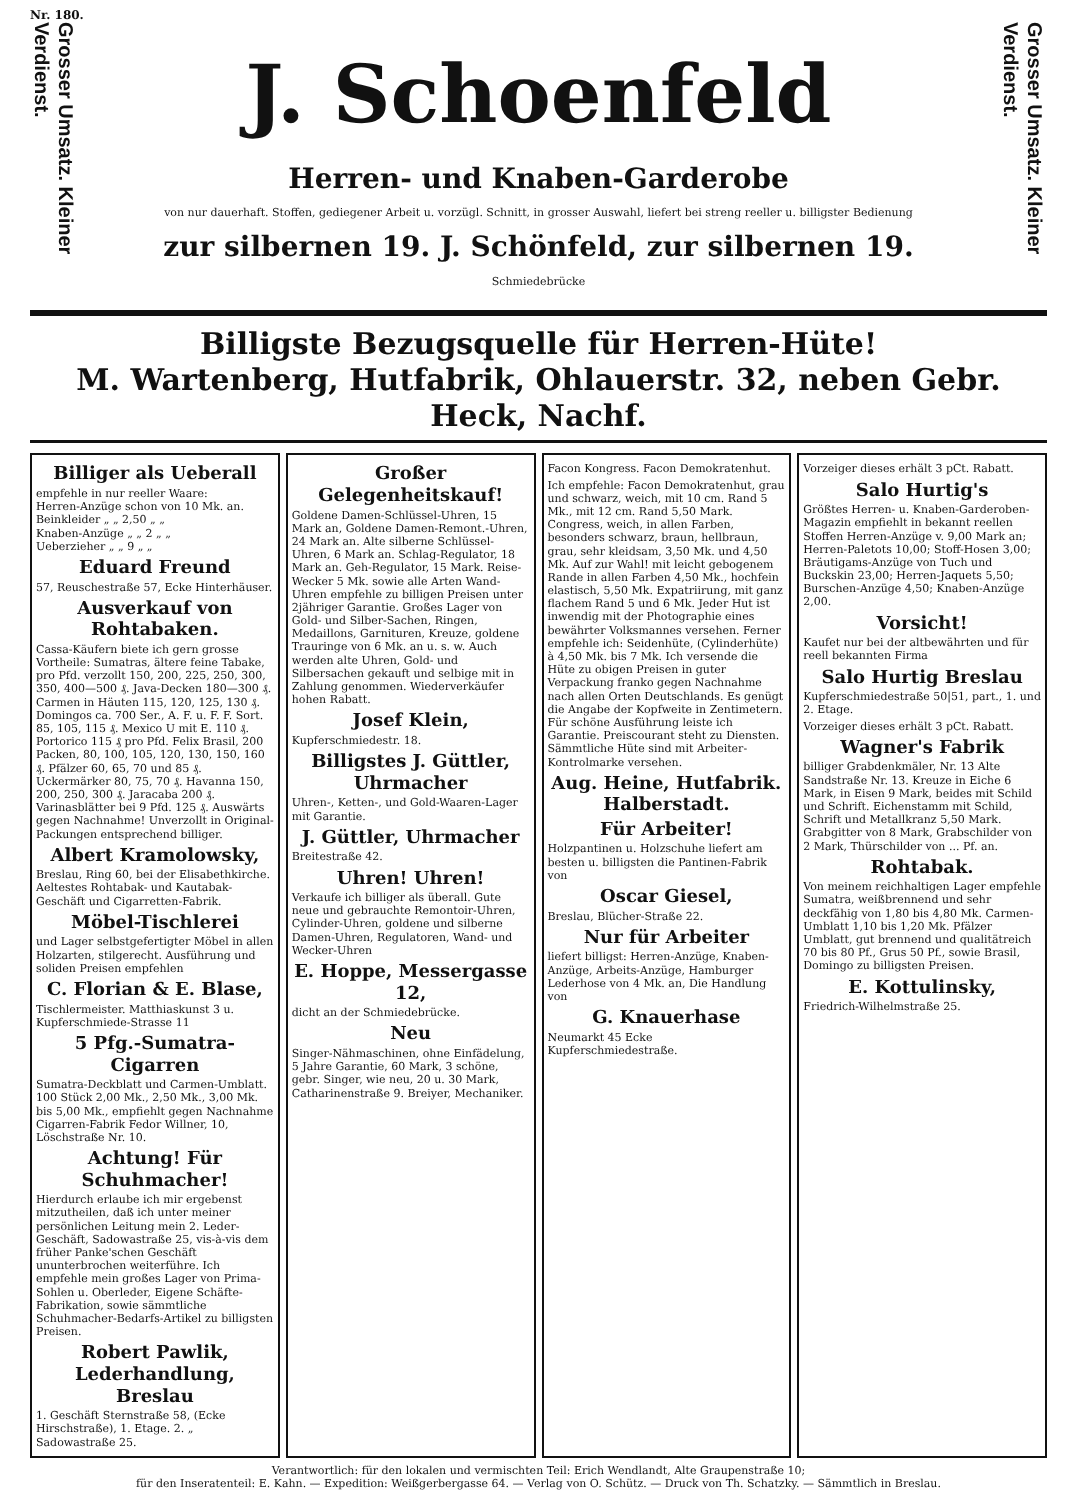Nr. 180.
Grosser Umsatz. Kleiner Verdienst.
J. Schoenfeld
Herren- und Knaben-Garderobe
von nur dauerhaft. Stoffen, gediegener Arbeit u. vorzügl. Schnitt, in grosser Auswahl, liefert bei streng reeller u. billigster Bedienung
zur silbernen 19. J. Schönfeld, zur silbernen 19.
Schmiedebrücke
Grosser Umsatz. Kleiner Verdienst.
Billigste Bezugsquelle für Herren-Hüte!
M. Wartenberg, Hutfabrik, Ohlauerstr. 32, neben Gebr. Heck, Nachf.
Billiger als Ueberall
empfehle in nur reeller Waare:
Herren-Anzüge schon von 10 Mk. an.
Beinkleider „ „ 2,50 „ „
Knaben-Anzüge „ „ 2 „ „
Ueberzieher „ „ 9 „ „
Eduard Freund
57, Reuschestraße 57, Ecke Hinterhäuser.
Ausverkauf von Rohtabaken.
Cassa-Käufern biete ich gern grosse Vortheile: Sumatras, ältere feine Tabake, pro Pfd. verzollt 150, 200, 225, 250, 300, 350, 400—500 ₰. Java-Decken 180—300 ₰. Carmen in Häuten 115, 120, 125, 130 ₰. Domingos ca. 700 Ser., A. F. u. F. F. Sort. 85, 105, 115 ₰. Mexico U mit E. 110 ₰. Portorico 115 ₰ pro Pfd. Felix Brasil, 200 Packen, 80, 100, 105, 120, 130, 150, 160 ₰. Pfälzer 60, 65, 70 und 85 ₰. Uckermärker 80, 75, 70 ₰. Havanna 150, 200, 250, 300 ₰. Jaracaba 200 ₰. Varinasblätter bei 9 Pfd. 125 ₰. Auswärts gegen Nachnahme! Unverzollt in Original-Packungen entsprechend billiger.
Albert Kramolowsky,
Breslau, Ring 60, bei der Elisabethkirche. Aeltestes Rohtabak- und Kautabak-Geschäft und Cigarretten-Fabrik.
Möbel-Tischlerei
und Lager selbstgefertigter Möbel in allen Holzarten, stilgerecht. Ausführung und soliden Preisen empfehlen
C. Florian & E. Blase,
Tischlermeister. Matthiaskunst 3 u. Kupferschmiede-Strasse 11
5 Pfg.-Sumatra-Cigarren
Sumatra-Deckblatt und Carmen-Umblatt. 100 Stück 2,00 Mk., 2,50 Mk., 3,00 Mk. bis 5,00 Mk., empfiehlt gegen Nachnahme Cigarren-Fabrik Fedor Willner, 10, Löschstraße Nr. 10.
Achtung! Für Schuhmacher!
Hierdurch erlaube ich mir ergebenst mitzutheilen, daß ich unter meiner persönlichen Leitung mein 2. Leder-Geschäft, Sadowastraße 25, vis-à-vis dem früher Panke'schen Geschäft ununterbrochen weiterführe. Ich empfehle mein großes Lager von Prima-Sohlen u. Oberleder, Eigene Schäfte-Fabrikation, sowie sämmtliche Schuhmacher-Bedarfs-Artikel zu billigsten Preisen.
Robert Pawlik, Lederhandlung, Breslau
1. Geschäft Sternstraße 58, (Ecke Hirschstraße), 1. Etage. 2. „ Sadowastraße 25.
Großer Gelegenheitskauf!
Goldene Damen-Schlüssel-Uhren, 15 Mark an, Goldene Damen-Remont.-Uhren, 24 Mark an. Alte silberne Schlüssel-Uhren, 6 Mark an. Schlag-Regulator, 18 Mark an. Geh-Regulator, 15 Mark. Reise-Wecker 5 Mk. sowie alle Arten Wand-Uhren empfehle zu billigen Preisen unter 2jähriger Garantie. Großes Lager von Gold- und Silber-Sachen, Ringen, Medaillons, Garnituren, Kreuze, goldene Trauringe von 6 Mk. an u. s. w. Auch werden alte Uhren, Gold- und Silbersachen gekauft und selbige mit in Zahlung genommen. Wiederverkäufer hohen Rabatt.
Josef Klein,
Kupferschmiedestr. 18.
Billigstes J. Güttler, Uhrmacher
Uhren-, Ketten-, und Gold-Waaren-Lager mit Garantie.
J. Güttler, Uhrmacher
Breitestraße 42.
Uhren! Uhren!
Verkaufe ich billiger als überall. Gute neue und gebrauchte Remontoir-Uhren, Cylinder-Uhren, goldene und silberne Damen-Uhren, Regulatoren, Wand- und Wecker-Uhren
E. Hoppe, Messergasse 12,
dicht an der Schmiedebrücke.
Neu
Singer-Nähmaschinen, ohne Einfädelung, 5 Jahre Garantie, 60 Mark, 3 schöne, gebr. Singer, wie neu, 20 u. 30 Mark, Catharinenstraße 9. Breiyer, Mechaniker.
Facon Kongress. Facon Demokratenhut.
Ich empfehle: Facon Demokratenhut, grau und schwarz, weich, mit 10 cm. Rand 5 Mk., mit 12 cm. Rand 5,50 Mark. Congress, weich, in allen Farben, besonders schwarz, braun, hellbraun, grau, sehr kleidsam, 3,50 Mk. und 4,50 Mk. Auf zur Wahl! mit leicht gebogenem Rande in allen Farben 4,50 Mk., hochfein elastisch, 5,50 Mk. Expatriirung, mit ganz flachem Rand 5 und 6 Mk. Jeder Hut ist inwendig mit der Photographie eines bewährter Volksmannes versehen. Ferner empfehle ich: Seidenhüte, (Cylinderhüte) à 4,50 Mk. bis 7 Mk. Ich versende die Hüte zu obigen Preisen in guter Verpackung franko gegen Nachnahme nach allen Orten Deutschlands. Es genügt die Angabe der Kopfweite in Zentimetern. Für schöne Ausführung leiste ich Garantie. Preiscourant steht zu Diensten. Sämmtliche Hüte sind mit Arbeiter-Kontrolmarke versehen.
Aug. Heine, Hutfabrik. Halberstadt.
Für Arbeiter!
Holzpantinen u. Holzschuhe liefert am besten u. billigsten die Pantinen-Fabrik von
Oscar Giesel,
Breslau, Blücher-Straße 22.
Nur für Arbeiter
liefert billigst: Herren-Anzüge, Knaben-Anzüge, Arbeits-Anzüge, Hamburger Lederhose von 4 Mk. an, Die Handlung von
G. Knauerhase
Neumarkt 45 Ecke Kupferschmiedestraße.
Vorzeiger dieses erhält 3 pCt. Rabatt.
Salo Hurtig's
Größtes Herren- u. Knaben-Garderoben-Magazin empfiehlt in bekannt reellen Stoffen Herren-Anzüge v. 9,00 Mark an; Herren-Paletots 10,00; Stoff-Hosen 3,00; Bräutigams-Anzüge von Tuch und Buckskin 23,00; Herren-Jaquets 5,50; Burschen-Anzüge 4,50; Knaben-Anzüge 2,00.
Vorsicht!
Kaufet nur bei der altbewährten und für reell bekannten Firma
Salo Hurtig Breslau
Kupferschmiedestraße 50|51, part., 1. und 2. Etage.
Vorzeiger dieses erhält 3 pCt. Rabatt.
Wagner's Fabrik
billiger Grabdenkmäler, Nr. 13 Alte Sandstraße Nr. 13. Kreuze in Eiche 6 Mark, in Eisen 9 Mark, beides mit Schild und Schrift. Eichenstamm mit Schild, Schrift und Metallkranz 5,50 Mark. Grabgitter von 8 Mark, Grabschilder von 2 Mark, Thürschilder von ... Pf. an.
Rohtabak.
Von meinem reichhaltigen Lager empfehle Sumatra, weißbrennend und sehr deckfähig von 1,80 bis 4,80 Mk. Carmen-Umblatt 1,10 bis 1,20 Mk. Pfälzer Umblatt, gut brennend und qualitätreich 70 bis 80 Pf., Grus 50 Pf., sowie Brasil, Domingo zu billigsten Preisen.
E. Kottulinsky,
Friedrich-Wilhelmstraße 25.
Verantwortlich: für den lokalen und vermischten Teil: Erich Wendlandt, Alte Graupenstraße 10;
für den Inseratenteil: E. Kahn. — Expedition: Weißgerbergasse 64. — Verlag von O. Schütz. — Druck von Th. Schatzky. — Sämmtlich in Breslau.